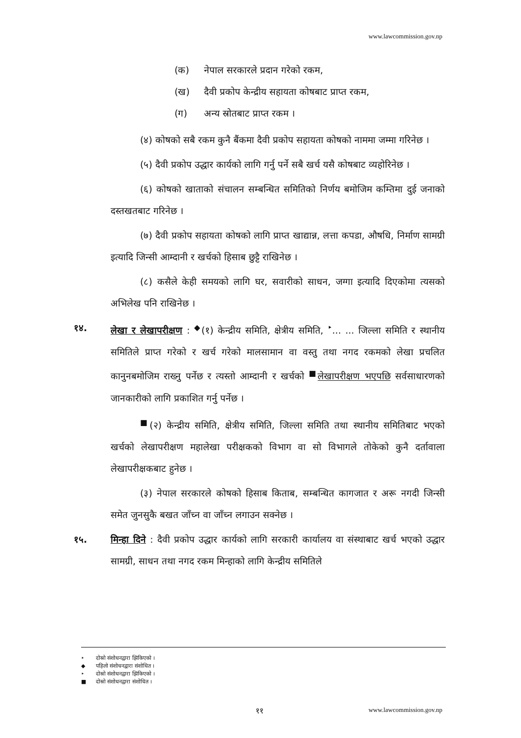www.lawcommission.gov.np
(क) नेपाल सरकारले प्रदान गरेको रकम,
(ख) दैवी प्रकोप केन्द्रीय सहायता कोषबाट प्राप्त रकम,
(ग) अन्य स्रोतबाट प्राप्त रकम ।
(४) कोषको सबै रकम कुनै बैंकमा दैवी प्रकोप सहायता कोषको नाममा जम्मा गरिनेछ ।
(५) दैवी प्रकोप उद्धार कार्यको लागि गर्नु पर्ने सबै खर्च यसै कोषबाट व्यहोरिनेछ ।
(६) कोषको खाताको संचालन सम्बन्धित समितिको निर्णय बमोजिम कम्तिमा दुई जनाको दस्तखतबाट गरिनेछ ।
(७) दैवी प्रकोप सहायता कोषको लागि प्राप्त खाद्यान्न, लत्ता कपडा, औषधि, निर्माण सामग्री इत्यादि जिन्सी आम्दानी र खर्चको हिसाब छुट्टै राखिनेछ ।
(८) कसैले केही समयको लागि घर, सवारीको साधन, जग्गा इत्यादि दिएकोमा त्यसको अभिलेख पनि राखिनेछ ।
१४. लेखा र लेखापरीक्षण : <sup>◆</sup>(१) केन्द्रीय समिति, क्षेत्रीय समिति, <sup>‣</sup>... ... जिल्ला समिति र स्थानीय समितिले प्राप्त गरेको र खर्च गरेको मालसामान वा वस्तु तथा नगद रकमको लेखा प्रचलित कानुनबमोजिम राख्नु पर्नेछ र त्यस्तो आम्दानी र खर्चको <sup>■</sup>लेखापरीक्षण भएपछि सर्वसाधारणको जानकारीको लागि प्रकाशित गर्नु पर्नेछ ।
<sup>■</sup>(२) केन्द्रीय समिति, क्षेत्रीय समिति, जिल्ला समिति तथा स्थानीय समितिबाट भएको खर्चको लेखापरीक्षण महालेखा परीक्षकको विभाग वा सो विभागले तोकेको कुनै दर्तावाला लेखापरीक्षकबाट हुनेछ ।
(३) नेपाल सरकारले कोषको हिसाब किताब, सम्बन्धित कागजात र अरू नगदी जिन्सी समेत जुनसुकै बखत जाँच्न वा जाँच्न लगाउन सक्नेछ ।
१५. मिन्हा दिने : दैवी प्रकोप उद्धार कार्यको लागि सरकारी कार्यालय वा संस्थाबाट खर्च भएको उद्धार सामग्री, साधन तथा नगद रकम मिन्हाको लागि केन्द्रीय समितिले
‣ दोस्रो संशोधनद्वारा झिकिएको ।
◆ पहिलो संशोधनद्वारा संशोधित ।
‣ दोस्रो संशोधनद्वारा झिकिएको ।
■ दोस्रो संशोधनद्वारा संशोधित ।
११ www.lawcommission.gov.np